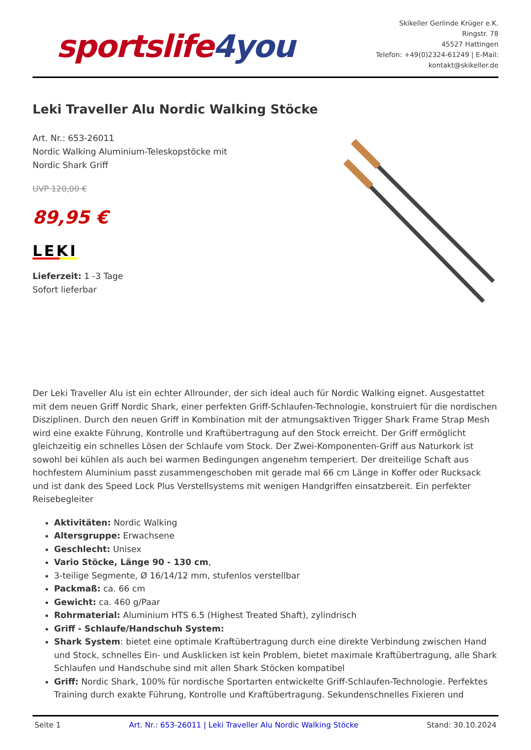sportslife4you
Skikeller Gerlinde Krüger e.K.
Ringstr. 78
45527 Hattingen
Telefon: +49(0)2324-61249 | E-Mail:
kontakt@skikeller.de
Leki Traveller Alu Nordic Walking Stöcke
Art. Nr.: 653-26011
Nordic Walking Aluminium-Teleskopstöcke mit
Nordic Shark Griff
UVP 120,00 €
89,95 €
LEKI
Lieferzeit: 1 -3 Tage
Sofort lieferbar
Der Leki Traveller Alu ist ein echter Allrounder, der sich ideal auch für Nordic Walking eignet. Ausgestattet mit dem neuen Griff Nordic Shark, einer perfekten Griff-Schlaufen-Technologie, konstruiert für die nordischen Disziplinen. Durch den neuen Griff in Kombination mit der atmungsaktiven Trigger Shark Frame Strap Mesh wird eine exakte Führung, Kontrolle und Kraftübertragung auf den Stock erreicht. Der Griff ermöglicht gleichzeitig ein schnelles Lösen der Schlaufe vom Stock. Der Zwei-Komponenten-Griff aus Naturkork ist sowohl bei kühlen als auch bei warmen Bedingungen angenehm temperiert. Der dreiteilige Schaft aus hochfestem Aluminium passt zusammengeschoben mit gerade mal 66 cm Länge in Koffer oder Rucksack und ist dank des Speed Lock Plus Verstellsystems mit wenigen Handgriffen einsatzbereit. Ein perfekter Reisebegleiter
Aktivitäten: Nordic Walking
Altersgruppe: Erwachsene
Geschlecht: Unisex
Vario Stöcke, Länge 90 - 130 cm,
3-teilige Segmente, Ø 16/14/12 mm, stufenlos verstellbar
Packmaß: ca. 66 cm
Gewicht: ca. 460 g/Paar
Rohrmaterial: Aluminium HTS 6.5 (Highest Treated Shaft), zylindrisch
Griff - Schlaufe/Handschuh System:
Shark System: bietet eine optimale Kraftübertragung durch eine direkte Verbindung zwischen Hand und Stock, schnelles Ein- und Ausklicken ist kein Problem, bietet maximale Kraftübertragung, alle Shark Schlaufen und Handschuhe sind mit allen Shark Stöcken kompatibel
Griff: Nordic Shark, 100% für nordische Sportarten entwickelte Griff-Schlaufen-Technologie. Perfektes Training durch exakte Führung, Kontrolle und Kraftübertragung. Sekundenschnelles Fixieren und
Seite 1 Art. Nr.: 653-26011 | Leki Traveller Alu Nordic Walking Stöcke Stand: 30.10.2024